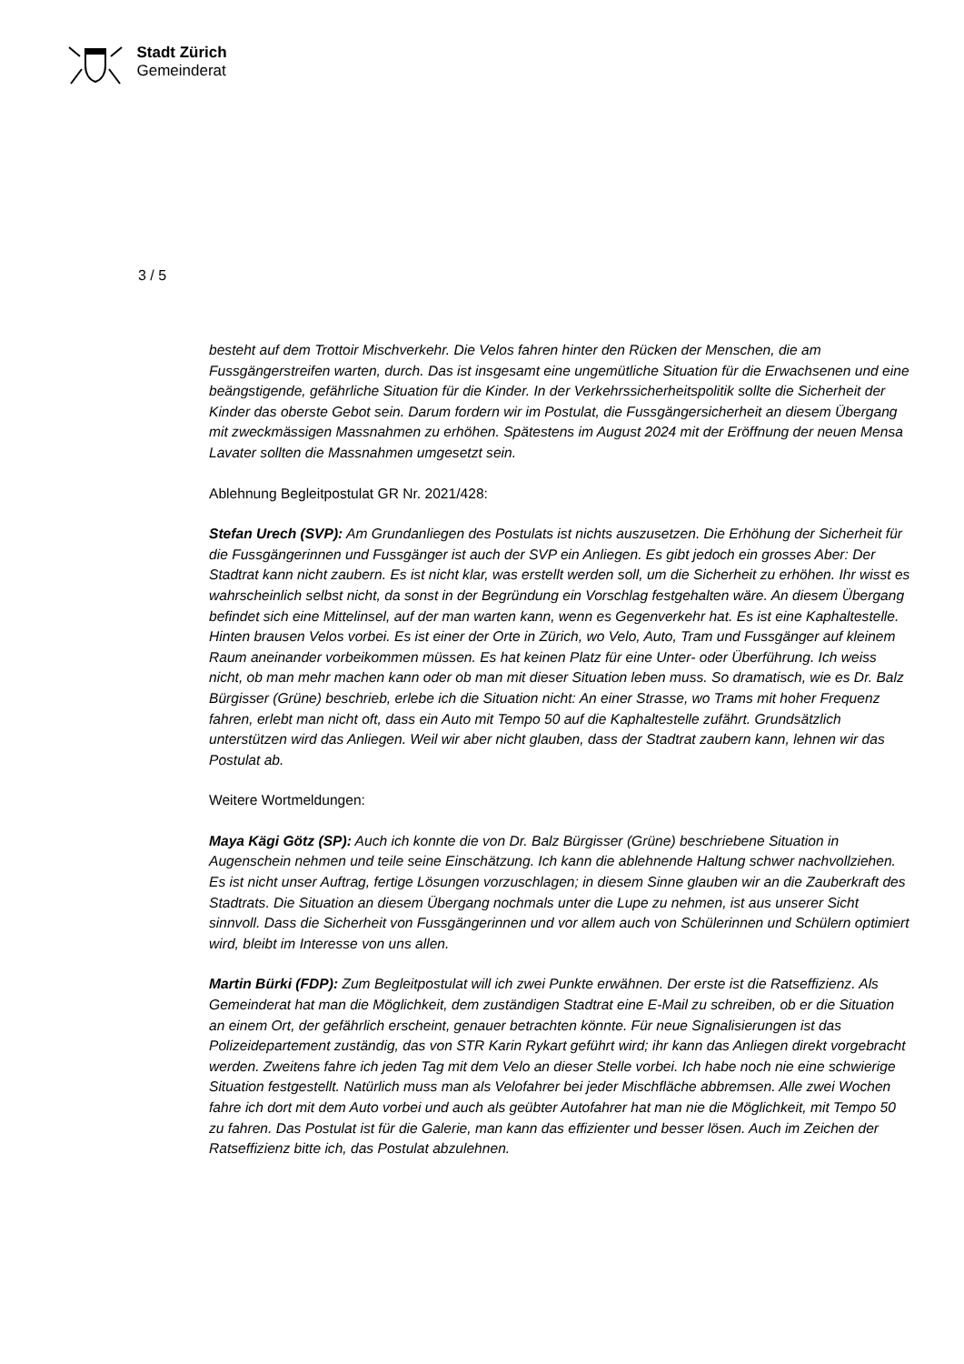Stadt Zürich
Gemeinderat
3 / 5
besteht auf dem Trottoir Mischverkehr. Die Velos fahren hinter den Rücken der Menschen, die am Fussgängerstreifen warten, durch. Das ist insgesamt eine ungemütliche Situation für die Erwachsenen und eine beängstigende, gefährliche Situation für die Kinder. In der Verkehrssicherheitspolitik sollte die Sicherheit der Kinder das oberste Gebot sein. Darum fordern wir im Postulat, die Fussgängersicherheit an diesem Übergang mit zweckmässigen Massnahmen zu erhöhen. Spätestens im August 2024 mit der Eröffnung der neuen Mensa Lavater sollten die Massnahmen umgesetzt sein.
Ablehnung Begleitpostulat GR Nr. 2021/428:
Stefan Urech (SVP): Am Grundanliegen des Postulats ist nichts auszusetzen. Die Erhöhung der Sicherheit für die Fussgängerinnen und Fussgänger ist auch der SVP ein Anliegen. Es gibt jedoch ein grosses Aber: Der Stadtrat kann nicht zaubern. Es ist nicht klar, was erstellt werden soll, um die Sicherheit zu erhöhen. Ihr wisst es wahrscheinlich selbst nicht, da sonst in der Begründung ein Vorschlag festgehalten wäre. An diesem Übergang befindet sich eine Mittelinsel, auf der man warten kann, wenn es Gegenverkehr hat. Es ist eine Kaphaltestelle. Hinten brausen Velos vorbei. Es ist einer der Orte in Zürich, wo Velo, Auto, Tram und Fussgänger auf kleinem Raum aneinander vorbeikommen müssen. Es hat keinen Platz für eine Unter- oder Überführung. Ich weiss nicht, ob man mehr machen kann oder ob man mit dieser Situation leben muss. So dramatisch, wie es Dr. Balz Bürgisser (Grüne) beschrieb, erlebe ich die Situation nicht: An einer Strasse, wo Trams mit hoher Frequenz fahren, erlebt man nicht oft, dass ein Auto mit Tempo 50 auf die Kaphaltestelle zufährt. Grundsätzlich unterstützen wird das Anliegen. Weil wir aber nicht glauben, dass der Stadtrat zaubern kann, lehnen wir das Postulat ab.
Weitere Wortmeldungen:
Maya Kägi Götz (SP): Auch ich konnte die von Dr. Balz Bürgisser (Grüne) beschriebene Situation in Augenschein nehmen und teile seine Einschätzung. Ich kann die ablehnende Haltung schwer nachvollziehen. Es ist nicht unser Auftrag, fertige Lösungen vorzuschlagen; in diesem Sinne glauben wir an die Zauberkraft des Stadtrats. Die Situation an diesem Übergang nochmals unter die Lupe zu nehmen, ist aus unserer Sicht sinnvoll. Dass die Sicherheit von Fussgängerinnen und vor allem auch von Schülerinnen und Schülern optimiert wird, bleibt im Interesse von uns allen.
Martin Bürki (FDP): Zum Begleitpostulat will ich zwei Punkte erwähnen. Der erste ist die Ratseffizienz. Als Gemeinderat hat man die Möglichkeit, dem zuständigen Stadtrat eine E-Mail zu schreiben, ob er die Situation an einem Ort, der gefährlich erscheint, genauer betrachten könnte. Für neue Signalisierungen ist das Polizeidepartement zuständig, das von STR Karin Rykart geführt wird; ihr kann das Anliegen direkt vorgebracht werden. Zweitens fahre ich jeden Tag mit dem Velo an dieser Stelle vorbei. Ich habe noch nie eine schwierige Situation festgestellt. Natürlich muss man als Velofahrer bei jeder Mischfläche abbremsen. Alle zwei Wochen fahre ich dort mit dem Auto vorbei und auch als geübter Autofahrer hat man nie die Möglichkeit, mit Tempo 50 zu fahren. Das Postulat ist für die Galerie, man kann das effizienter und besser lösen. Auch im Zeichen der Ratseffizienz bitte ich, das Postulat abzulehnen.